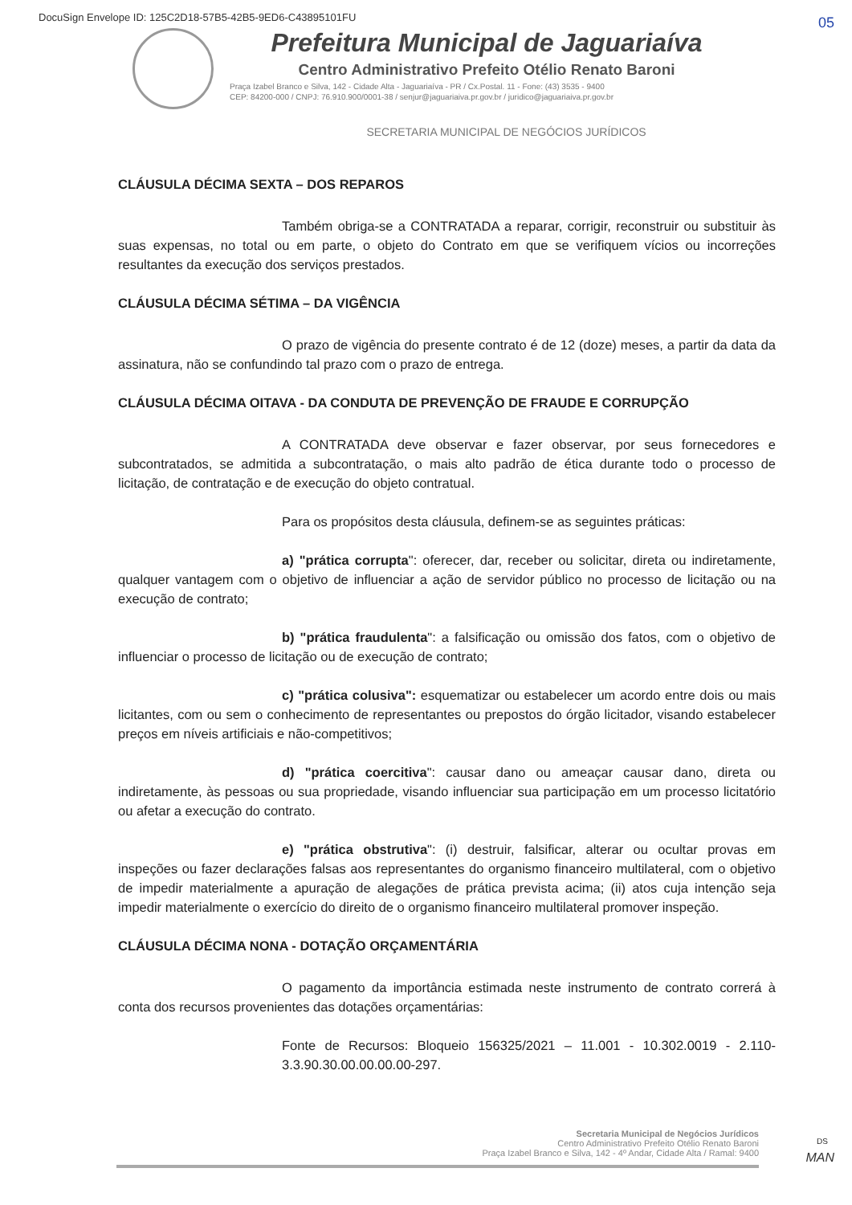DocuSign Envelope ID: 125C2D18-57B5-42B5-9ED6-C43895101FU
05
Prefeitura Municipal de Jaguariaíva
Centro Administrativo Prefeito Otélio Renato Baroni
Praça Izabel Branco e Silva, 142 - Cidade Alta - Jaguariaíva - PR / Cx.Postal. 11 - Fone: (43) 3535 - 9400
CEP: 84200-000 / CNPJ: 76.910.900/0001-38 / senjur@jaguariaiva.pr.gov.br / juridico@jaguariaiva.pr.gov.br
SECRETARIA MUNICIPAL DE NEGÓCIOS JURÍDICOS
CLÁUSULA DÉCIMA SEXTA – DOS REPAROS
Também obriga-se a CONTRATADA a reparar, corrigir, reconstruir ou substituir às suas expensas, no total ou em parte, o objeto do Contrato em que se verifiquem vícios ou incorreções resultantes da execução dos serviços prestados.
CLÁUSULA DÉCIMA SÉTIMA – DA VIGÊNCIA
O prazo de vigência do presente contrato é de 12 (doze) meses, a partir da data da assinatura, não se confundindo tal prazo com o prazo de entrega.
CLÁUSULA DÉCIMA OITAVA - DA CONDUTA DE PREVENÇÃO DE FRAUDE E CORRUPÇÃO
A CONTRATADA deve observar e fazer observar, por seus fornecedores e subcontratados, se admitida a subcontratação, o mais alto padrão de ética durante todo o processo de licitação, de contratação e de execução do objeto contratual.
Para os propósitos desta cláusula, definem-se as seguintes práticas:
a) "prática corrupta": oferecer, dar, receber ou solicitar, direta ou indiretamente, qualquer vantagem com o objetivo de influenciar a ação de servidor público no processo de licitação ou na execução de contrato;
b) "prática fraudulenta": a falsificação ou omissão dos fatos, com o objetivo de influenciar o processo de licitação ou de execução de contrato;
c) "prática colusiva": esquematizar ou estabelecer um acordo entre dois ou mais licitantes, com ou sem o conhecimento de representantes ou prepostos do órgão licitador, visando estabelecer preços em níveis artificiais e não-competitivos;
d) "prática coercitiva": causar dano ou ameaçar causar dano, direta ou indiretamente, às pessoas ou sua propriedade, visando influenciar sua participação em um processo licitatório ou afetar a execução do contrato.
e) "prática obstrutiva": (i) destruir, falsificar, alterar ou ocultar provas em inspeções ou fazer declarações falsas aos representantes do organismo financeiro multilateral, com o objetivo de impedir materialmente a apuração de alegações de prática prevista acima; (ii) atos cuja intenção seja impedir materialmente o exercício do direito de o organismo financeiro multilateral promover inspeção.
CLÁUSULA DÉCIMA NONA - DOTAÇÃO ORÇAMENTÁRIA
O pagamento da importância estimada neste instrumento de contrato correrá à conta dos recursos provenientes das dotações orçamentárias:
Fonte de Recursos: Bloqueio 156325/2021 – 11.001 - 10.302.0019 - 2.110-3.3.90.30.00.00.00.00-297.
Secretaria Municipal de Negócios Jurídicos
Centro Administrativo Prefeito Otélio Renato Baroni
Praça Izabel Branco e Silva, 142 - 4º Andar, Cidade Alta / Ramal: 9400
DS
MAN